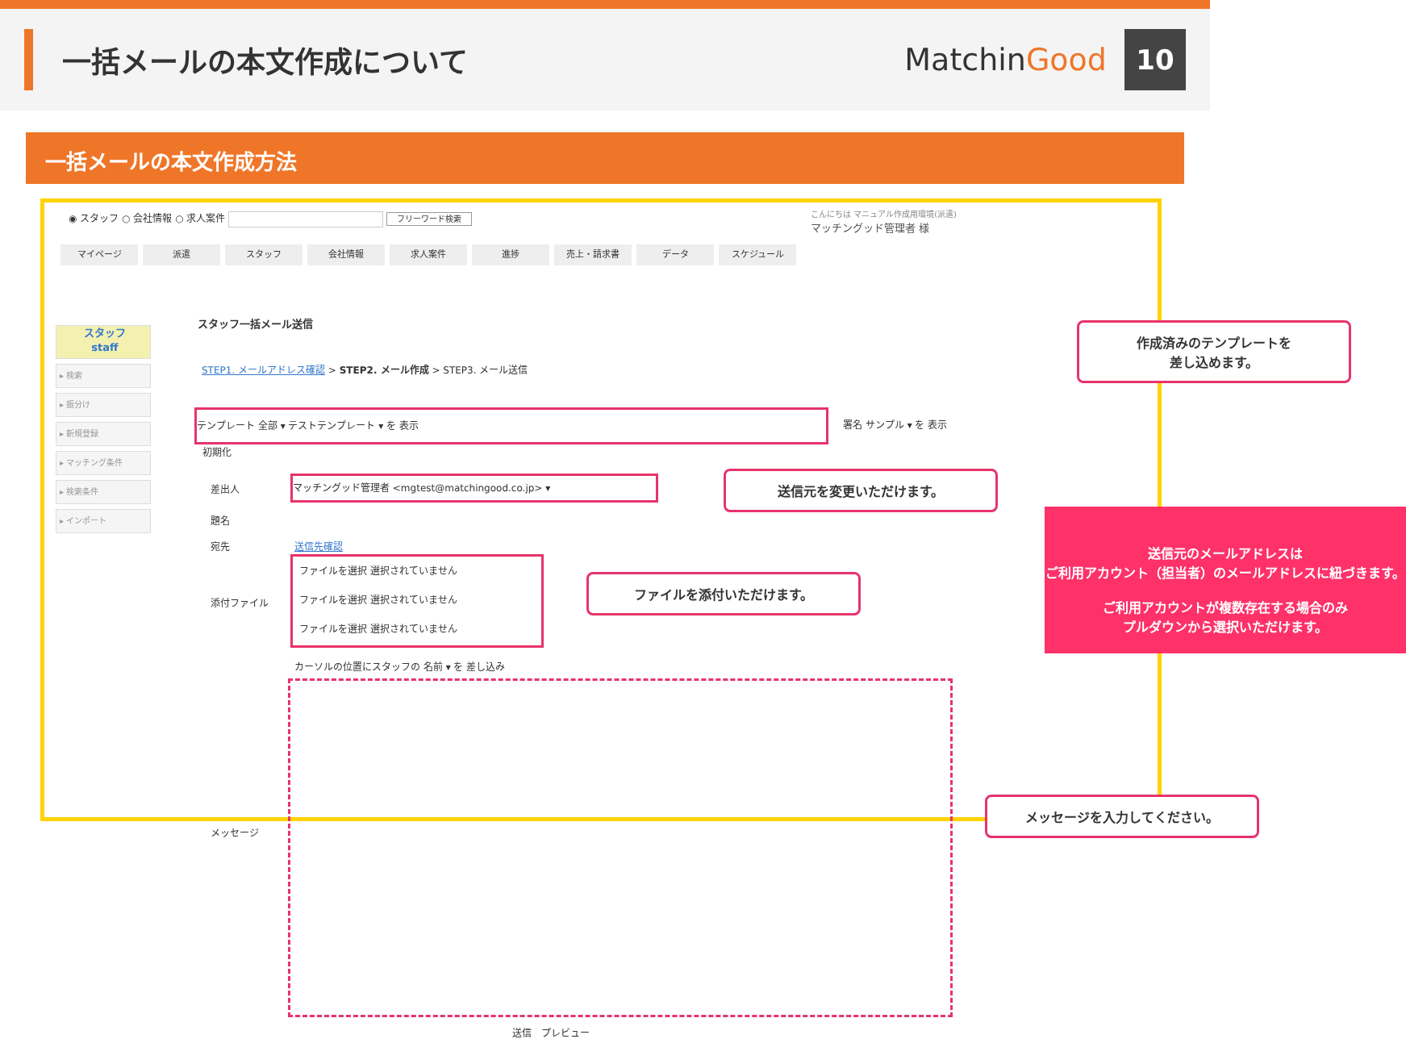一括メールの本文作成について MatchinGood
10
一括メールの本文作成方法
◉ スタッフ ○ 会社情報 ○ 求人案件 フリーワード検索
こんにちは マニュアル作成用環境(派遣)
マッチングッド管理者 様
マイページ 派遣 スタッフ 会社情報 求人案件 進捗 売上・請求書 データ スケジュール
スタッフ
staff
▸ 検索
▸ 振分け
▸ 新規登録
▸ マッチング条件
▸ 検索条件
▸ インポート
スタッフ一括メール送信
STEP1. メールアドレス確認 > STEP2. メール作成 > STEP3. メール送信
テンプレート 全部 ▾ テストテンプレート ▾ を 表示
署名 サンプル ▾ を 表示
初期化
差出人
マッチングッド管理者 <mgtest@matchingood.co.jp> ▾
題名
宛先 送信先確認
添付ファイル
ファイルを選択 選択されていません
ファイルを選択 選択されていません
ファイルを選択 選択されていません
カーソルの位置にスタッフの 名前 ▾ を 差し込み
メッセージ
送信　プレビュー
作成済みのテンプレートを
差し込めます。
送信元を変更いただけます。
ファイルを添付いただけます。
メッセージを入力してください。
送信元のメールアドレスは
ご利用アカウント（担当者）のメールアドレスに紐づきます。
ご利用アカウントが複数存在する場合のみ
プルダウンから選択いただけます。